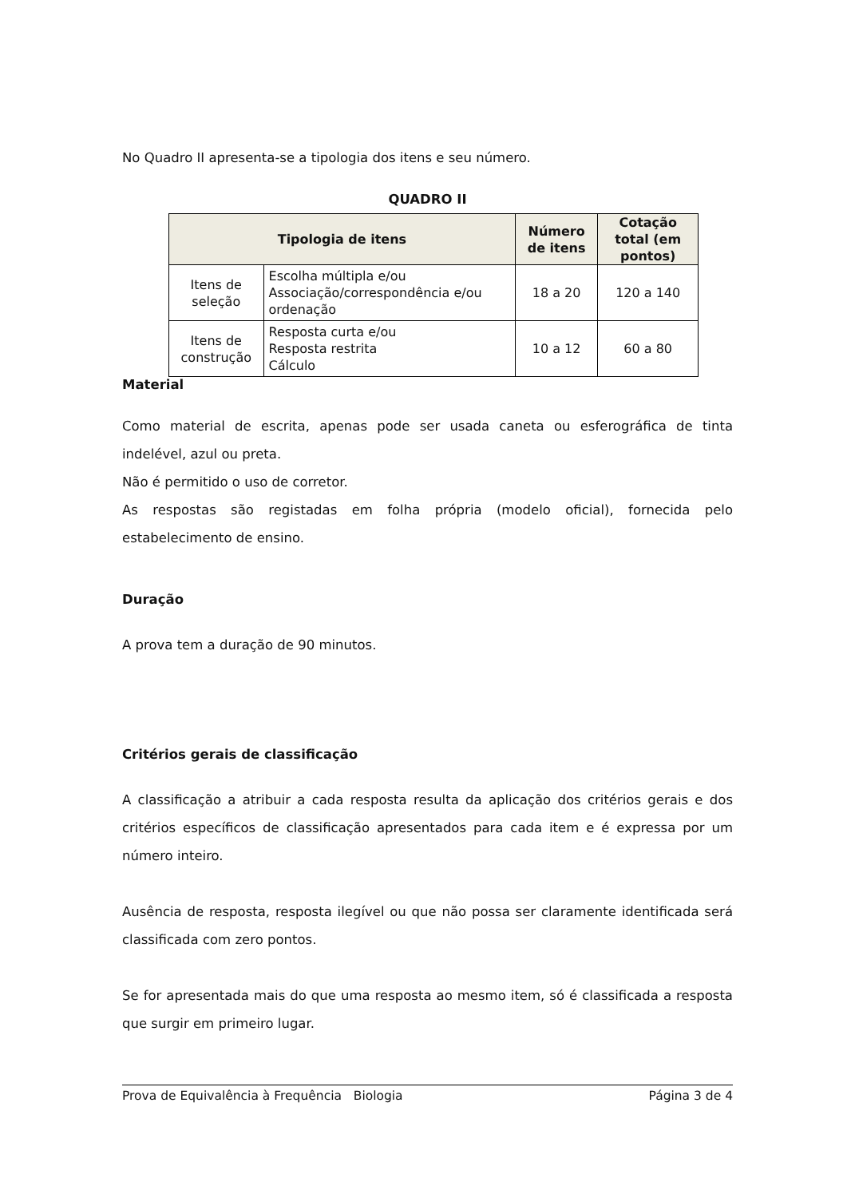No Quadro II apresenta-se a tipologia dos itens e seu número.
QUADRO II
| Tipologia de itens | | Número de itens | Cotação total (em pontos) |
| --- | --- | --- | --- |
| Itens de seleção | Escolha múltipla e/ou Associação/correspondência e/ou ordenação | 18 a 20 | 120 a 140 |
| Itens de construção | Resposta curta e/ou Resposta restrita Cálculo | 10 a 12 | 60 a 80 |
Material
Como material de escrita, apenas pode ser usada caneta ou esferográfica de tinta indelével, azul ou preta.
Não é permitido o uso de corretor.
As respostas são registadas em folha própria (modelo oficial), fornecida pelo estabelecimento de ensino.
Duração
A prova tem a duração de 90 minutos.
Critérios gerais de classificação
A classificação a atribuir a cada resposta resulta da aplicação dos critérios gerais e dos critérios específicos de classificação apresentados para cada item e é expressa por um número inteiro.
Ausência de resposta, resposta ilegível ou que não possa ser claramente identificada será classificada com zero pontos.
Se for apresentada mais do que uma resposta ao mesmo item, só é classificada a resposta que surgir em primeiro lugar.
Prova de Equivalência à Frequência Biologia Página 3 de 4